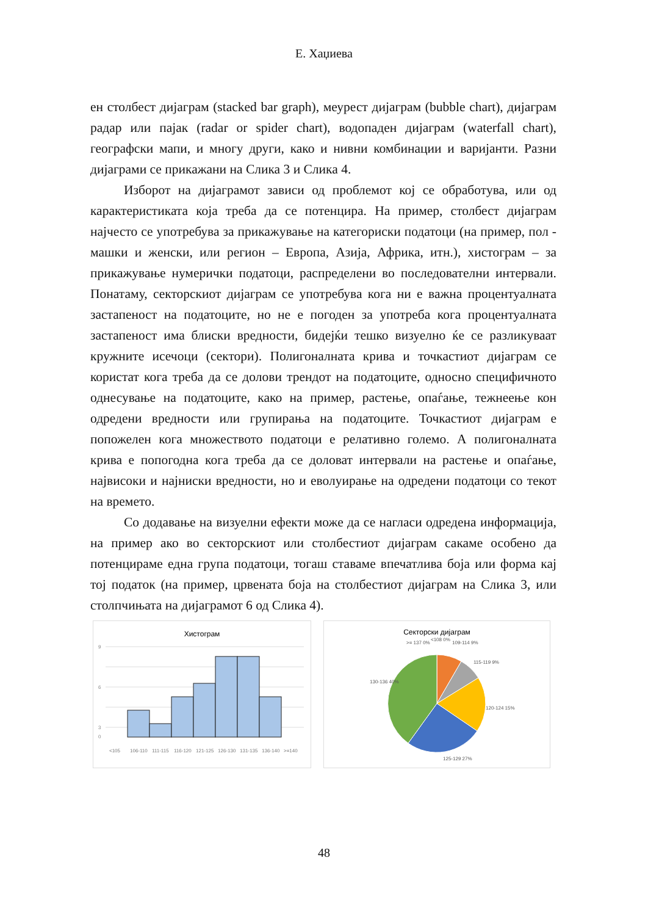Е. Хаџиева
ен столбест дијаграм (stacked bar graph), меурест дијаграм (bubble chart), дијаграм радар или пајак (radar or spider chart), водопаден дијаграм (waterfall chart), географски мапи, и многу други, како и нивни комбинации и варијанти. Разни дијаграми се прикажани на Слика 3 и Слика 4.
Изборот на дијаграмот зависи од проблемот кој се обработува, или од карактеристиката која треба да се потенцира. На пример, столбест дијаграм најчесто се употребува за прикажување на категориски податоци (на пример, пол - машки и женски, или регион – Европа, Азија, Африка, итн.), хистограм – за прикажување нумерички податоци, распределени во последователни интервали. Понатаму, секторскиот дијаграм се употребува кога ни е важна процентуалната застапеност на податоците, но не е погоден за употреба кога процентуалната застапеност има блиски вредности, бидејќи тешко визуелно ќе се разликуваат кружните исечоци (сектори). Полигоналната крива и точкастиот дијаграм се користат кога треба да се долови трендот на податоците, односно специфичното однесување на податоците, како на пример, растење, опаѓање, тежнеење кон одредени вредности или групирања на податоците. Точкастиот дијаграм е попожелен кога множеството податоци е релативно големо. А полигоналната крива е попогодна кога треба да се доловат интервали на растење и опаѓање, највисоки и најниски вредности, но и еволуирање на одредени податоци со текот на времето.
Со додавање на визуелни ефекти може да се нагласи одредена информација, на пример ако во секторскиот или столбестиот дијаграм сакаме особено да потенцираме една група податоци, тогаш ставаме впечатлива боја или форма кај тој податок (на пример, црвената боја на столбестиот дијаграм на Слика 3, или столпчињата на дијаграмот 6 од Слика 4).
Хистограм
9
6
3
0
<105
106-110
111-115
116-120
121-125
126-130
131-135
136-140
>=140
Секторски дијаграм
>= 137 0%
<108 0%
109-114 9%
115-119 9%
120-124 15%
125-129 27%
130-136 40%
48